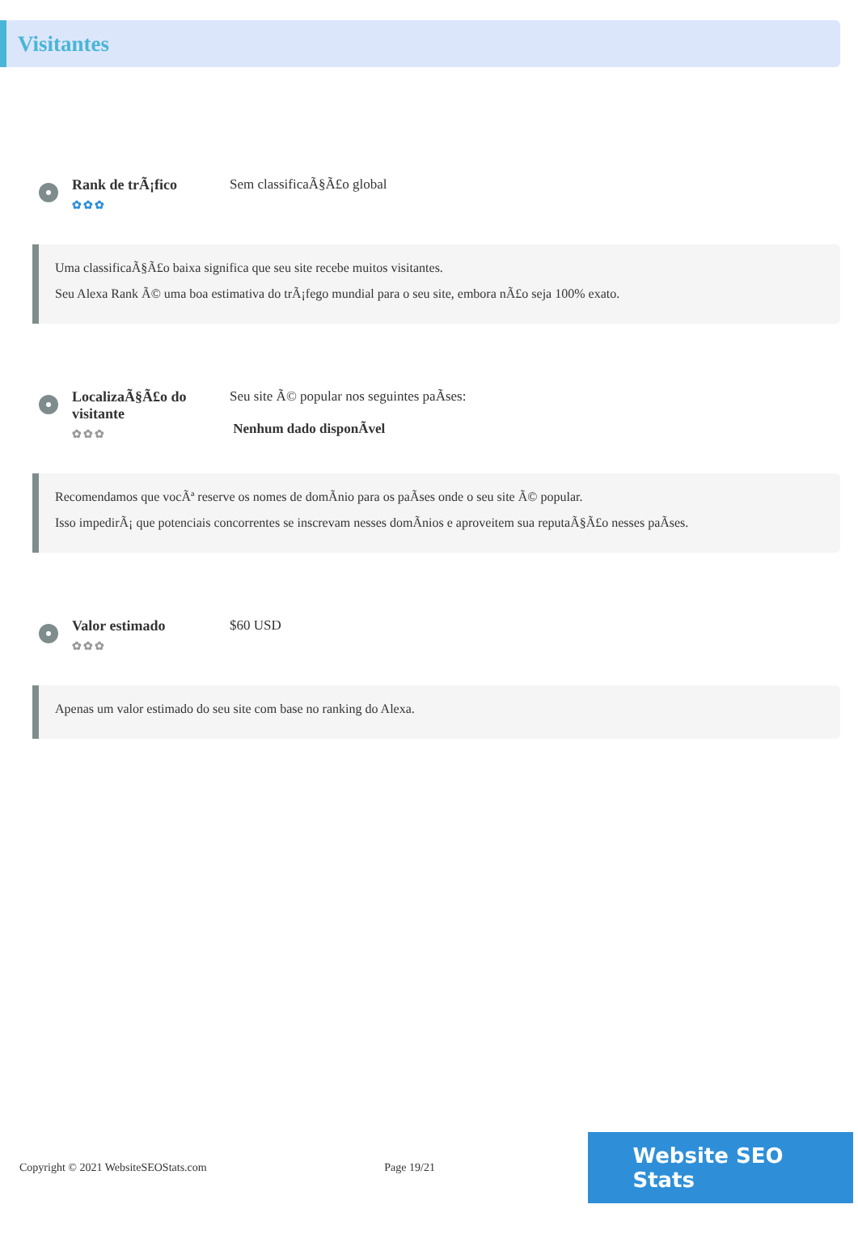Visitantes
Rank de trÃ¡fico
✿✿✿
Sem classificaÃ§Ã£o global
Uma classificaÃ§Ã£o baixa significa que seu site recebe muitos visitantes.
Seu Alexa Rank Ã© uma boa estimativa do trÃ¡fego mundial para o seu site, embora nÃ£o seja 100% exato.
LocalizaÃ§Ã£o do visitante
✿✿✿
Seu site Ã© popular nos seguintes paÃses:
Nenhum dado disponÃvel
Recomendamos que vocÃª reserve os nomes de domÃnio para os paÃses onde o seu site Ã© popular.
Isso impedirÃ¡ que potenciais concorrentes se inscrevam nesses domÃnios e aproveitem sua reputaÃ§Ã£o nesses paÃses.
Valor estimado
✿✿✿
$60 USD
Apenas um valor estimado do seu site com base no ranking do Alexa.
Copyright © 2021 WebsiteSEOStats.com Page 19/21 Website SEO Stats